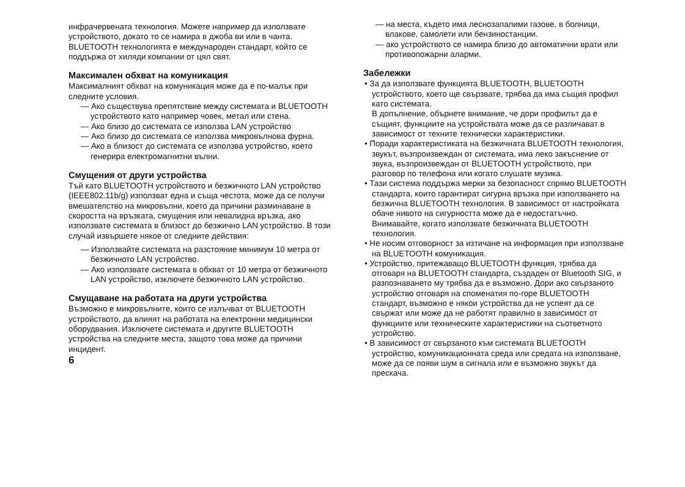инфрачервената технология. Можете например да използвате устройството, докато то се намира в джоба ви или в чанта.
BLUETOOTH технологията е международен стандарт, който се поддържа от хиляди компании от цял свят.
Максимален обхват на комуникация
Максималният обхват на комуникация може да е по-малък при следните условия.
— Ако съществува препятствие между системата и BLUETOOTH устройството като например човек, метал или стена.
— Ако близо до системата се използва LAN устройство
— Ако близо до системата се използва микровълнова фурна.
— Ако в близост до системата се използва устройство, което генерира електромагнитни вълни.
Смущения от други устройства
Тъй като BLUETOOTH устройството и безжичното LAN устройство (IEEE802.11b/g) използват една и съща честота, може да се получи вмешателство на микровълни, което да причини разминаване в скоростта на връзката, смущения или невалидна връзка, ако използвате системата в близост до безжично LAN устройство. В този случай извършете някое от следните действия:
— Използвайте системата на разстояние минимум 10 метра от безжичното LAN устройство.
— Ако използвате системата в обхват от 10 метра от безжичното LAN устройство, изключете безжичното LAN устройство.
Смущаване на работата на други устройства
Възможно е микровълните, които се излъчват от BLUETOOTH устройството, да влияят на работата на електронни медицински оборудвания. Изключете системата и другите BLUETOOTH устройства на следните места, защото това може да причини инцидент.
6
— на места, където има леснозапалими газове, в болници, влакове, самолети или бензиностанции.
— ако устройството се намира близо до автоматични врати или противопожарни аларми.
Забележки
• За да използвате функцията BLUETOOTH, BLUETOOTH устройството, което ще свързвате, трябва да има същия профил като системата.
В допълнение, обърнете внимание, че дори профилът да е същият, функциите на устройствата може да се различават в зависимост от техните технически характеристики.
• Поради характеристиката на безжичната BLUETOOTH технология, звукът, възпроизвеждан от системата, има леко закъснение от звука, възпроизвеждан от BLUETOOTH устройството, при разговор по телефона или когато слушате музика.
• Тази система поддържа мерки за безопасност спрямо BLUETOOTH стандарта, които гарантират сигурна връзка при използването на безжична BLUETOOTH технология. В зависимост от настройката обаче нивото на сигурността може да е недостатъчно. Внимавайте, когато използвате безжичната BLUETOOTH технология.
• Не носим отговорност за изтичане на информация при използване на BLUETOOTH комуникация.
• Устройство, притежаващо BLUETOOTH функция, трябва да отговаря на BLUETOOTH стандарта, създаден от Bluetooth SIG, и разпознаването му трябва да е възможно. Дори ако свързаното устройство отговаря на споменатия по-горе BLUETOOTH стандарт, възможно е някои устройства да не успеят да се свържат или може да не работят правилно в зависимост от функциите или техническите характеристики на съответното устройство.
• В зависимост от свързаното към системата BLUETOOTH устройство, комуникационната среда или средата на използване, може да се появи шум в сигнала или е възможно звукът да прескача.